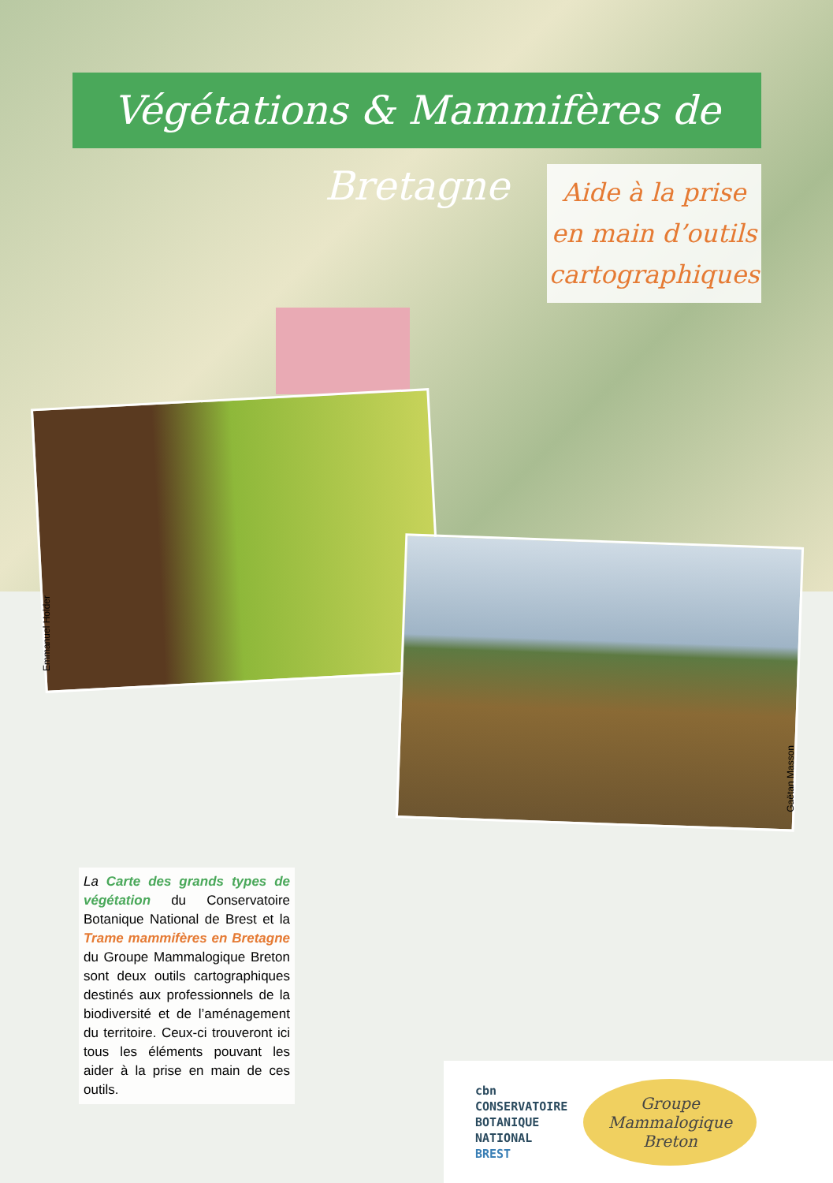Végétations & Mammifères de Bretagne
Aide à la prise
en main d’outils
cartographiques
Emmanuel Holder
Gaëtan Masson
La Carte des grands types de végétation du Conservatoire Botanique National de Brest et la Trame mammifères en Bretagne du Groupe Mammalogique Breton sont deux outils cartographiques destinés aux professionnels de la biodiversité et de l’aménagement du territoire. Ceux-ci trouveront ici tous les éléments pouvant les aider à la prise en main de ces outils.
cbn
CONSERVATOIRE
BOTANIQUE
NATIONAL
BREST
Groupe Mammalogique Breton